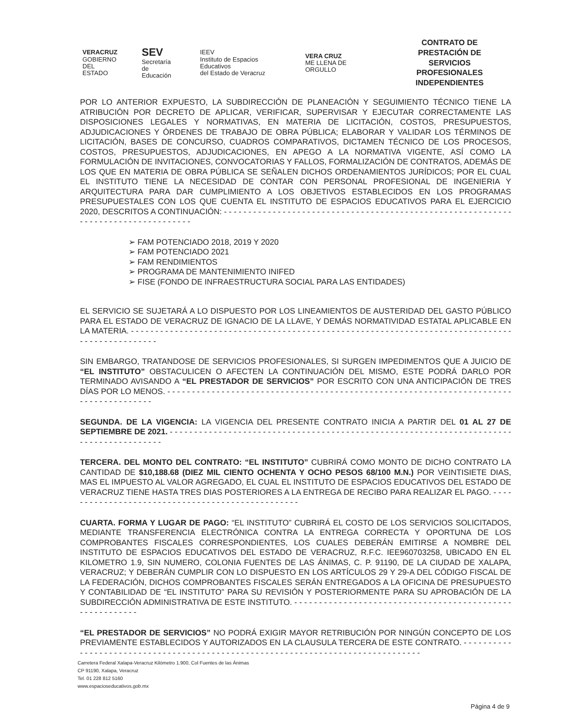VERACRUZ
GOBIERNO
DEL ESTADO
SEV
Secretaría
de Educación
IEEV
Instituto de Espacios Educativos
del Estado de Veracruz
VERA CRUZ
ME LLENA DE ORGULLO
CONTRATO DE PRESTACIÓN DE
SERVICIOS PROFESIONALES
INDEPENDIENTES
POR LO ANTERIOR EXPUESTO, LA SUBDIRECCIÓN DE PLANEACIÓN Y SEGUIMIENTO TÉCNICO TIENE LA ATRIBUCIÓN POR DECRETO DE APLICAR, VERIFICAR, SUPERVISAR Y EJECUTAR CORRECTAMENTE LAS DISPOSICIONES LEGALES Y NORMATIVAS, EN MATERIA DE LICITACIÓN, COSTOS, PRESUPUESTOS, ADJUDICACIONES Y ÓRDENES DE TRABAJO DE OBRA PÚBLICA; ELABORAR Y VALIDAR LOS TÉRMINOS DE LICITACIÓN, BASES DE CONCURSO, CUADROS COMPARATIVOS, DICTAMEN TÉCNICO DE LOS PROCESOS, COSTOS, PRESUPUESTOS, ADJUDICACIONES, EN APEGO A LA NORMATIVA VIGENTE, ASÍ COMO LA FORMULACIÓN DE INVITACIONES, CONVOCATORIAS Y FALLOS, FORMALIZACIÓN DE CONTRATOS, ADEMÁS DE LOS QUE EN MATERIA DE OBRA PÚBLICA SE SEÑALEN DICHOS ORDENAMIENTOS JURÍDICOS; POR EL CUAL EL INSTITUTO TIENE LA NECESIDAD DE CONTAR CON PERSONAL PROFESIONAL DE INGENIERIA Y ARQUITECTURA PARA DAR CUMPLIMIENTO A LOS OBJETIVOS ESTABLECIDOS EN LOS PROGRAMAS PRESUPUESTALES CON LOS QUE CUENTA EL INSTITUTO DE ESPACIOS EDUCATIVOS PARA EL EJERCICIO 2020, DESCRITOS A CONTINUACIÓN: - - - - - - - - - - - - - - - - - - - - - - - - - - - - - - - - - - - - - - - - - - - - - - - - - - - - - - - - - - - - - - - - - - - - - - - - - - - - - - - - - -
➢ FAM POTENCIADO 2018, 2019 Y 2020
➢ FAM POTENCIADO 2021
➢ FAM RENDIMIENTOS
➢ PROGRAMA DE MANTENIMIENTO INIFED
➢ FISE (FONDO DE INFRAESTRUCTURA SOCIAL PARA LAS ENTIDADES)
EL SERVICIO SE SUJETARÁ A LO DISPUESTO POR LOS LINEAMIENTOS DE AUSTERIDAD DEL GASTO PÚBLICO PARA EL ESTADO DE VERACRUZ DE IGNACIO DE LA LLAVE, Y DEMÁS NORMATIVIDAD ESTATAL APLICABLE EN LA MATERIA. - - - - - - - - - - - - - - - - - - - - - - - - - - - - - - - - - - - - - - - - - - - - - - - - - - - - - - - - - - - - - - - - - - - - - - - - - - - - - - - - - - - - - - - - - - - - - -
SIN EMBARGO, TRATANDOSE DE SERVICIOS PROFESIONALES, SI SURGEN IMPEDIMENTOS QUE A JUICIO DE “EL INSTITUTO” OBSTACULICEN O AFECTEN LA CONTINUACIÓN DEL MISMO, ESTE PODRÁ DARLO POR TERMINADO AVISANDO A “EL PRESTADOR DE SERVICIOS” POR ESCRITO CON UNA ANTICIPACIÓN DE TRES DÍAS POR LO MENOS. - - - - - - - - - - - - - - - - - - - - - - - - - - - - - - - - - - - - - - - - - - - - - - - - - - - - - - - - - - - - - - - - - - - - - - - - - - - - - - - - - - - - -
SEGUNDA. DE LA VIGENCIA: LA VIGENCIA DEL PRESENTE CONTRATO INICIA A PARTIR DEL 01 AL 27 DE SEPTIEMBRE DE 2021. - - - - - - - - - - - - - - - - - - - - - - - - - - - - - - - - - - - - - - - - - - - - - - - - - - - - - - - - - - - - - - - - - - - - - - - - - - - - - - - - - - - - - - -
TERCERA. DEL MONTO DEL CONTRATO: “EL INSTITUTO” CUBRIRÁ COMO MONTO DE DICHO CONTRATO LA CANTIDAD DE $10,188.68 (DIEZ MIL CIENTO OCHENTA Y OCHO PESOS 68/100 M.N.) POR VEINTISIETE DIAS, MAS EL IMPUESTO AL VALOR AGREGADO, EL CUAL EL INSTITUTO DE ESPACIOS EDUCATIVOS DEL ESTADO DE VERACRUZ TIENE HASTA TRES DIAS POSTERIORES A LA ENTREGA DE RECIBO PARA REALIZAR EL PAGO. - - - - - - - - - - - - - - - - - - - - - - - - - - - - - - - - - - - - - - - - - - - - - - - - -
CUARTA. FORMA Y LUGAR DE PAGO: “EL INSTITUTO” CUBRIRÁ EL COSTO DE LOS SERVICIOS SOLICITADOS, MEDIANTE TRANSFERENCIA ELECTRÓNICA CONTRA LA ENTREGA CORRECTA Y OPORTUNA DE LOS COMPROBANTES FISCALES CORRESPONDIENTES, LOS CUALES DEBERÁN EMITIRSE A NOMBRE DEL INSTITUTO DE ESPACIOS EDUCATIVOS DEL ESTADO DE VERACRUZ, R.F.C. IEE960703258, UBICADO EN EL KILOMETRO 1.9, SIN NUMERO, COLONIA FUENTES DE LAS ÁNIMAS, C. P. 91190, DE LA CIUDAD DE XALAPA, VERACRUZ; Y DEBERÁN CUMPLIR CON LO DISPUESTO EN LOS ARTÍCULOS 29 Y 29-A DEL CÓDIGO FISCAL DE LA FEDERACIÓN, DICHOS COMPROBANTES FISCALES SERÁN ENTREGADOS A LA OFICINA DE PRESUPUESTO Y CONTABILIDAD DE “EL INSTITUTO” PARA SU REVISIÓN Y POSTERIORMENTE PARA SU APROBACIÓN DE LA SUBDIRECCIÓN ADMINISTRATIVA DE ESTE INSTITUTO. - - - - - - - - - - - - - - - - - - - - - - - - - - - - - - - - - - - - - - - - - - - - - - - - - - - - - - - -
“EL PRESTADOR DE SERVICIOS” NO PODRÁ EXIGIR MAYOR RETRIBUCIÓN POR NINGÚN CONCEPTO DE LOS PREVIAMENTE ESTABLECIDOS Y AUTORIZADOS EN LA CLAUSULA TERCERA DE ESTE CONTRATO. - - - - - - - - - - - - - - - - - - - - - - - - - - - - - - - - - - - - - - - - - - - - - - - - - - - - - - - - - - - - - - - - - - - - - - - - - - - - - - - -
Carretera Federal Xalapa-Veracruz Kilómetro 1.900, Col Fuentes de las Ánimas
CP 91190, Xalapa, Veracruz
Tel. 01 228 812 5160
www.espacioseducativos.gob.mx
Página 4 de 9